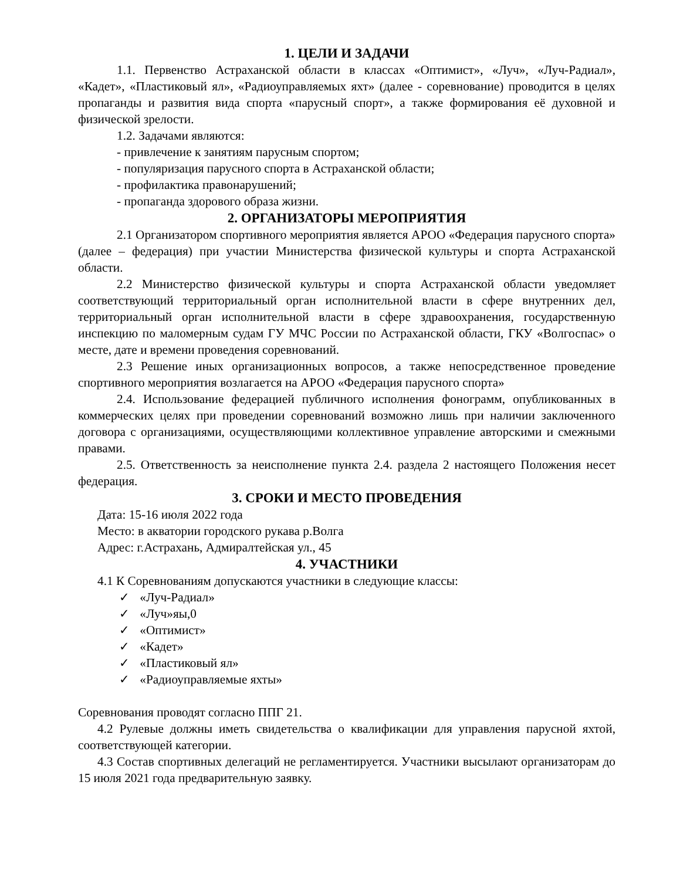1. ЦЕЛИ И ЗАДАЧИ
1.1. Первенство Астраханской области в классах «Оптимист», «Луч», «Луч-Радиал», «Кадет», «Пластиковый ял», «Радиоуправляемых яхт» (далее - соревнование) проводится в целях пропаганды и развития вида спорта «парусный спорт», а также формирования её духовной и физической зрелости.
1.2. Задачами являются:
- привлечение к занятиям парусным спортом;
- популяризация парусного спорта в Астраханской области;
- профилактика правонарушений;
- пропаганда здорового образа жизни.
2. ОРГАНИЗАТОРЫ МЕРОПРИЯТИЯ
2.1 Организатором спортивного мероприятия является АРОО «Федерация парусного спорта» (далее – федерация) при участии Министерства физической культуры и спорта Астраханской области.
2.2 Министерство физической культуры и спорта Астраханской области уведомляет соответствующий территориальный орган исполнительной власти в сфере внутренних дел, территориальный орган исполнительной власти в сфере здравоохранения, государственную инспекцию по маломерным судам ГУ МЧС России по Астраханской области, ГКУ «Волгоспас» о месте, дате и времени проведения соревнований.
2.3 Решение иных организационных вопросов, а также непосредственное проведение спортивного мероприятия возлагается на АРОО «Федерация парусного спорта»
2.4. Использование федерацией публичного исполнения фонограмм, опубликованных в коммерческих целях при проведении соревнований возможно лишь при наличии заключенного договора с организациями, осуществляющими коллективное управление авторскими и смежными правами.
2.5. Ответственность за неисполнение пункта 2.4. раздела 2 настоящего Положения несет федерация.
3. СРОКИ И МЕСТО ПРОВЕДЕНИЯ
Дата: 15-16 июля 2022 года
Место: в акватории городского рукава р.Волга
Адрес: г.Астрахань, Адмиралтейская ул., 45
4. УЧАСТНИКИ
4.1 К Соревнованиям допускаются участники в следующие классы:
✓ «Луч-Радиал»
✓ «Луч»яы,0
✓ «Оптимист»
✓ «Кадет»
✓ «Пластиковый ял»
✓ «Радиоуправляемые яхты»
Соревнования проводят согласно ППГ 21.
4.2 Рулевые должны иметь свидетельства о квалификации для управления парусной яхтой, соответствующей категории.
4.3 Состав спортивных делегаций не регламентируется. Участники высылают организаторам до 15 июля 2021 года предварительную заявку.